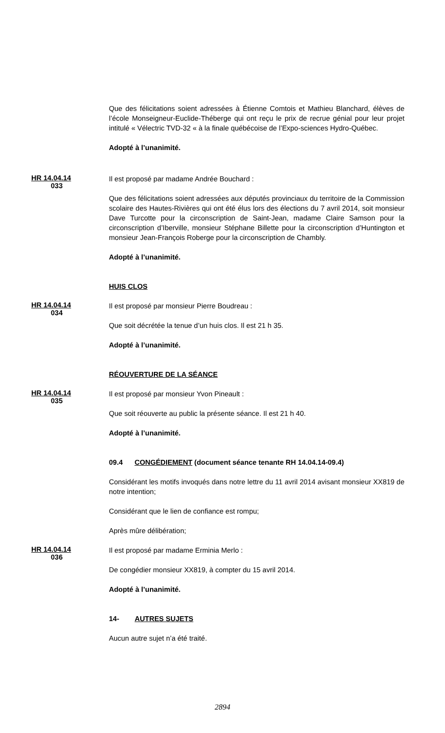Que des félicitations soient adressées à Étienne Comtois et Mathieu Blanchard, élèves de l’école Monseigneur-Euclide-Théberge qui ont reçu le prix de recrue génial pour leur projet intitulé « Vélectric TVD-32 « à la finale québécoise de l’Expo-sciences Hydro-Québec.
Adopté à l’unanimité.
HR 14.04.14
033
Il est proposé par madame Andrée Bouchard :
Que des félicitations soient adressées aux députés provinciaux du territoire de la Commission scolaire des Hautes-Rivières qui ont été élus lors des élections du 7 avril 2014, soit monsieur Dave Turcotte pour la circonscription de Saint-Jean, madame Claire Samson pour la circonscription d’Iberville, monsieur Stéphane Billette pour la circonscription d’Huntington et monsieur Jean-François Roberge pour la circonscription de Chambly.
Adopté à l’unanimité.
HUIS CLOS
HR 14.04.14
034
Il est proposé par monsieur Pierre Boudreau :
Que soit décrétée la tenue d’un huis clos. Il est 21 h 35.
Adopté à l’unanimité.
RÉOUVERTURE DE LA SÉANCE
HR 14.04.14
035
Il est proposé par monsieur Yvon Pineault :
Que soit réouverte au public la présente séance. Il est 21 h 40.
Adopté à l’unanimité.
09.4 CONGÉDIEMENT (document séance tenante RH 14.04.14-09.4)
Considérant les motifs invoqués dans notre lettre du 11 avril 2014 avisant monsieur XX819 de notre intention;
Considérant que le lien de confiance est rompu;
Après mûre délibération;
HR 14.04.14
036
Il est proposé par madame Erminia Merlo :
De congédier monsieur XX819, à compter du 15 avril 2014.
Adopté à l’unanimité.
14- AUTRES SUJETS
Aucun autre sujet n’a été traité.
2894